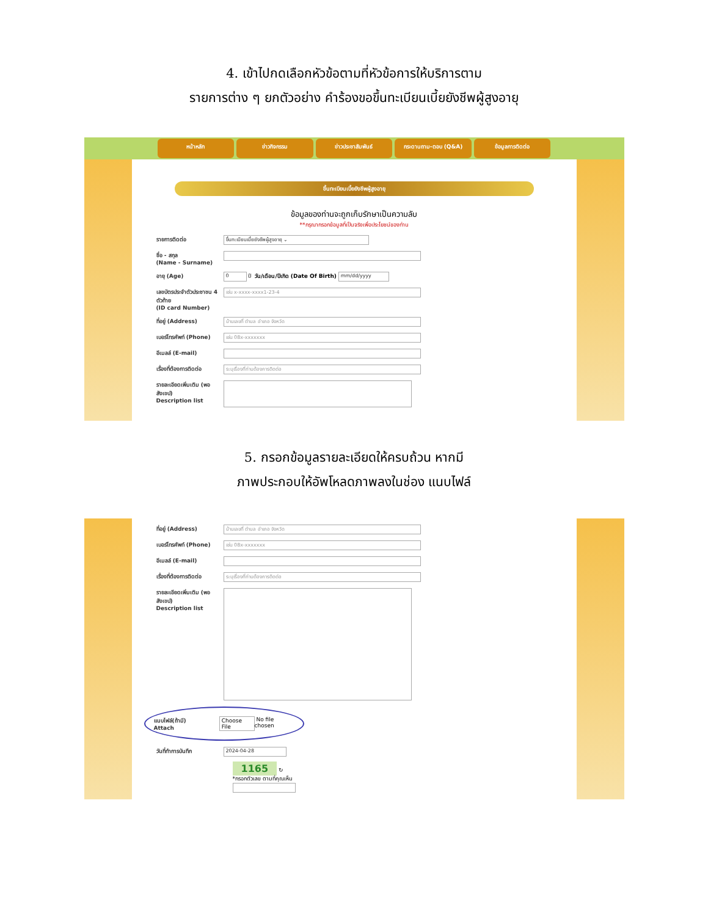4. เข้าไปกดเลือกหัวข้อตามที่หัวข้อการให้บริการตาม
รายการต่าง ๆ ยกตัวอย่าง คำร้องขอขึ้นทะเบียนเบี้ยยังชีพผู้สูงอายุ
หน้าหลัก ข่าวกิจกรรม ข่าวประชาสัมพันธ์ กระดานถาม-ตอบ (Q&A) ข้อมูลการติดต่อ
ขึ้นทะเบียนเบี้ยยังชีพผู้สูงอายุ
ข้อมูลของท่านจะถูกเก็บรักษาเป็นความลับ
**กรุณากรอกข้อมูลที่เป็นจริงเพื่อประโยชน์ของท่าน
รายการติดต่อ
ขึ้นทะเบียนเบี้ยยังชีพผู้สูงอายุ ⌄
ชื่อ - สกุล
(Name - Surname)
อายุ (Age)
0
ปี วัน/เดือน/ปีเกิด (Date Of Birth)
mm/dd/yyyy
เลขบัตรประจำตัวประชาชน 4 ตัวท้าย
(ID card Number)
เช่น x-xxxx-xxxx1-23-4
ที่อยู่ (Address)
บ้านเลขที่ ตำบล อำเภอ จังหวัด
เบอร์โทรศัพท์ (Phone)
เช่น 08x-xxxxxxx
อีเมลล์ (E-mail)
เรื่องที่ต้องการติดต่อ
ระบุเรื่องที่ท่านต้องการติดต่อ
รายละเอียดเพิ่มเติม (พอสังเขป)
Description list
5. กรอกข้อมูลรายละเอียดให้ครบถ้วน หากมี
ภาพประกอบให้อัพโหลดภาพลงในช่อง แนบไฟล์
ที่อยู่ (Address)
บ้านเลขที่ ตำบล อำเภอ จังหวัด
เบอร์โทรศัพท์ (Phone)
เช่น 08x-xxxxxxx
อีเมลล์ (E-mail)
เรื่องที่ต้องการติดต่อ
ระบุเรื่องที่ท่านต้องการติดต่อ
รายละเอียดเพิ่มเติม (พอสังเขป)
Description list
แนบไฟล์(ถ้ามี)
Attach
Choose File No file chosen
วันที่ทำการบันทึก
2024-04-28
1165 ↻
*กรอกตัวเลข ตามที่คุณเห็น